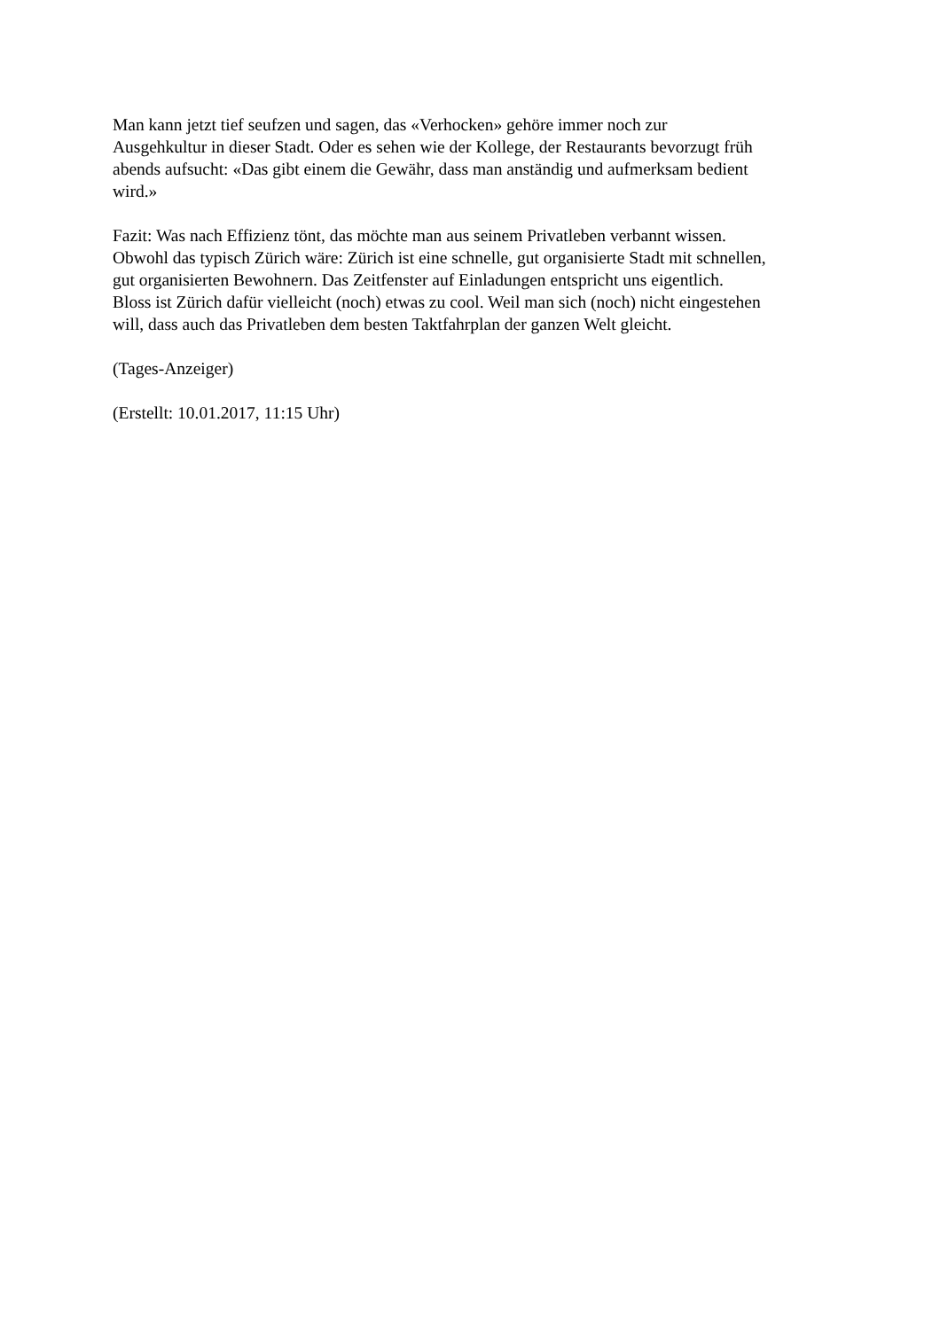Man kann jetzt tief seufzen und sagen, das «Verhocken» gehöre immer noch zur
Ausgehkultur in dieser Stadt. Oder es sehen wie der Kollege, der Restaurants bevorzugt früh
abends aufsucht: «Das gibt einem die Gewähr, dass man anständig und aufmerksam bedient
wird.»
Fazit: Was nach Effizienz tönt, das möchte man aus seinem Privatleben verbannt wissen.
Obwohl das typisch Zürich wäre: Zürich ist eine schnelle, gut organisierte Stadt mit schnellen,
gut organisierten Bewohnern. Das Zeitfenster auf Einladungen entspricht uns eigentlich.
Bloss ist Zürich dafür vielleicht (noch) etwas zu cool. Weil man sich (noch) nicht eingestehen
will, dass auch das Privatleben dem besten Taktfahrplan der ganzen Welt gleicht.
(Tages-Anzeiger)
(Erstellt: 10.01.2017, 11:15 Uhr)